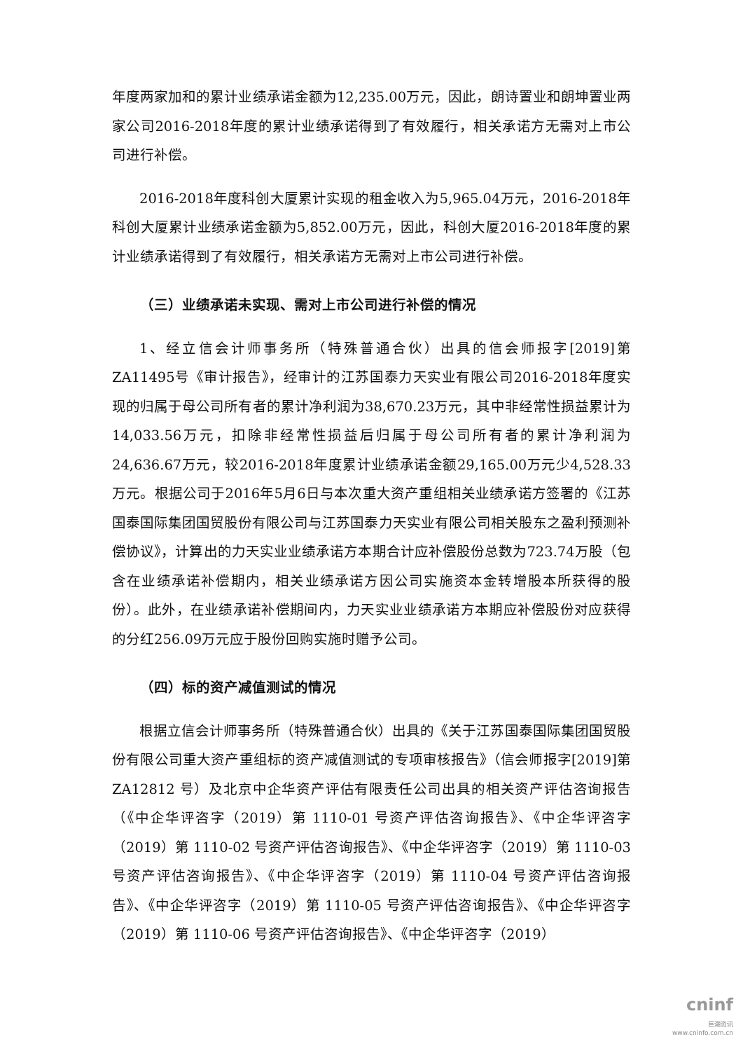年度两家加和的累计业绩承诺金额为12,235.00万元，因此，朗诗置业和朗坤置业两家公司2016-2018年度的累计业绩承诺得到了有效履行，相关承诺方无需对上市公司进行补偿。
2016-2018年度科创大厦累计实现的租金收入为5,965.04万元，2016-2018年科创大厦累计业绩承诺金额为5,852.00万元，因此，科创大厦2016-2018年度的累计业绩承诺得到了有效履行，相关承诺方无需对上市公司进行补偿。
（三）业绩承诺未实现、需对上市公司进行补偿的情况
1、经立信会计师事务所（特殊普通合伙）出具的信会师报字[2019]第ZA11495号《审计报告》，经审计的江苏国泰力天实业有限公司2016-2018年度实现的归属于母公司所有者的累计净利润为38,670.23万元，其中非经常性损益累计为14,033.56万元，扣除非经常性损益后归属于母公司所有者的累计净利润为24,636.67万元，较2016-2018年度累计业绩承诺金额29,165.00万元少4,528.33万元。根据公司于2016年5月6日与本次重大资产重组相关业绩承诺方签署的《江苏国泰国际集团国贸股份有限公司与江苏国泰力天实业有限公司相关股东之盈利预测补偿协议》，计算出的力天实业业绩承诺方本期合计应补偿股份总数为723.74万股（包含在业绩承诺补偿期内，相关业绩承诺方因公司实施资本金转增股本所获得的股份）。此外，在业绩承诺补偿期间内，力天实业业绩承诺方本期应补偿股份对应获得的分红256.09万元应于股份回购实施时赠予公司。
（四）标的资产减值测试的情况
根据立信会计师事务所（特殊普通合伙）出具的《关于江苏国泰国际集团国贸股份有限公司重大资产重组标的资产减值测试的专项审核报告》（信会师报字[2019]第 ZA12812 号）及北京中企华资产评估有限责任公司出具的相关资产评估咨询报告（《中企华评咨字（2019）第 1110-01 号资产评估咨询报告》、《中企华评咨字（2019）第 1110-02 号资产评估咨询报告》、《中企华评咨字（2019）第 1110-03 号资产评估咨询报告》、《中企华评咨字（2019）第 1110-04 号资产评估咨询报告》、《中企华评咨字（2019）第 1110-05 号资产评估咨询报告》、《中企华评咨字（2019）第 1110-06 号资产评估咨询报告》、《中企华评咨字（2019）
cninf
巨潮资讯
www.cninfo.com.cn